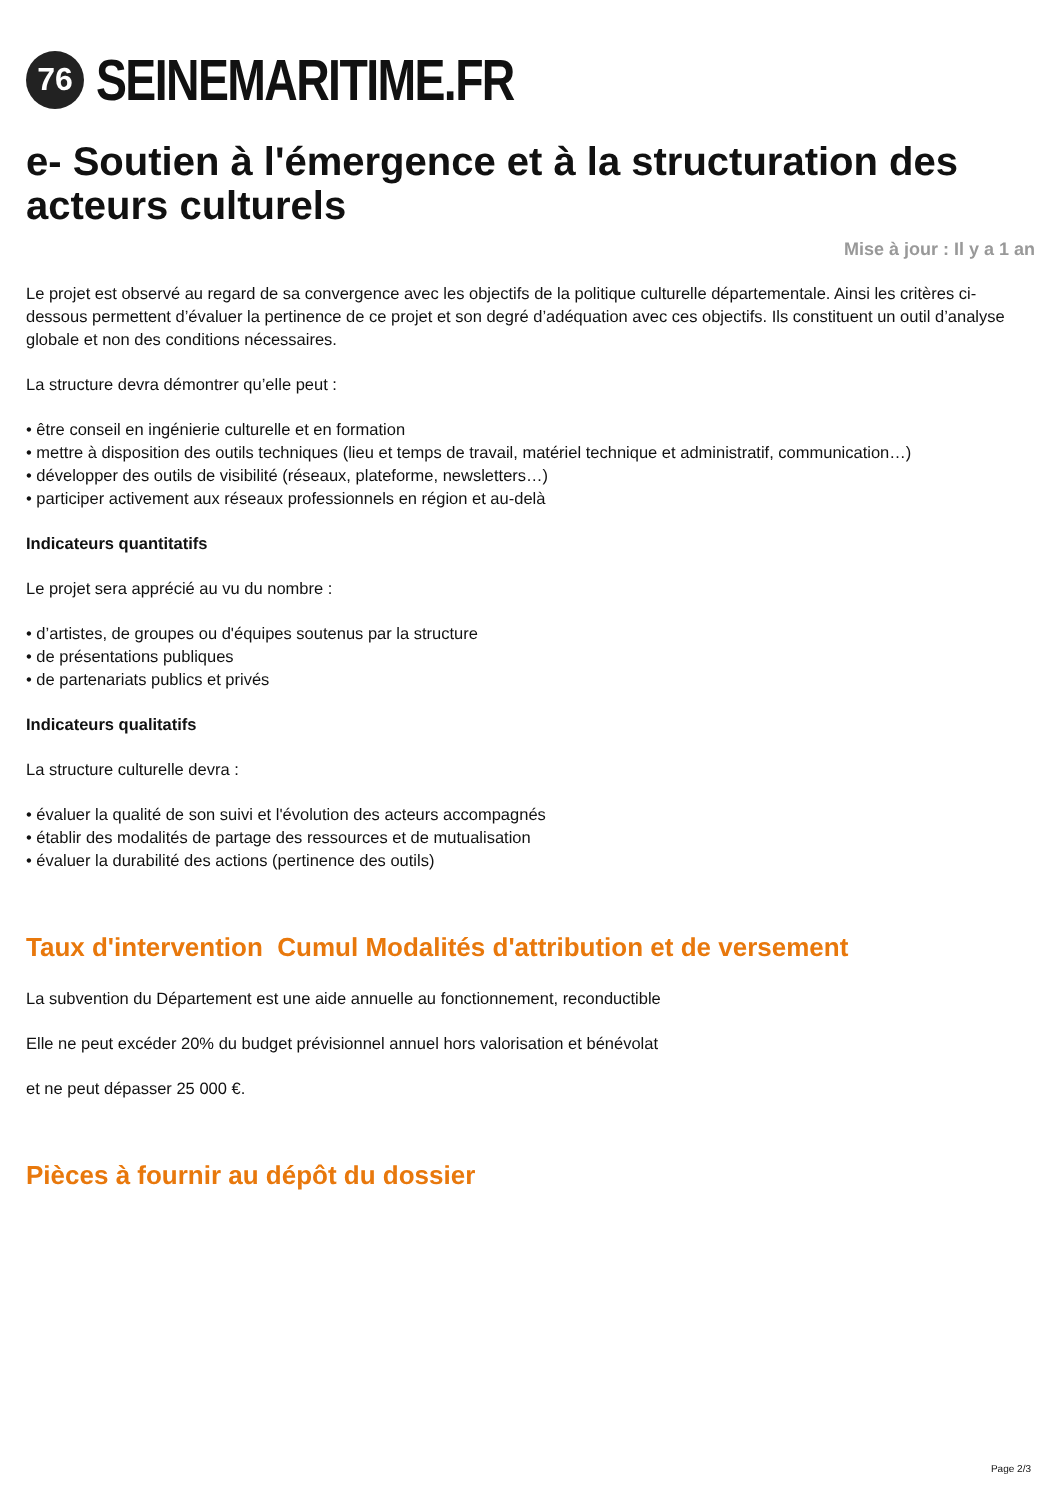76
SEINEMARITIME.FR
e- Soutien à l'émergence et à la structuration des acteurs culturels
Mise à jour : Il y a 1 an
Le projet est observé au regard de sa convergence avec les objectifs de la politique culturelle départementale. Ainsi les critères ci-dessous permettent d’évaluer la pertinence de ce projet et son degré d’adéquation avec ces objectifs. Ils constituent un outil d’analyse globale et non des conditions nécessaires.
La structure devra démontrer qu’elle peut :
• être conseil en ingénierie culturelle et en formation
• mettre à disposition des outils techniques (lieu et temps de travail, matériel technique et administratif, communication…)
• développer des outils de visibilité (réseaux, plateforme, newsletters…)
• participer activement aux réseaux professionnels en région et au-delà
Indicateurs quantitatifs
Le projet sera apprécié au vu du nombre :
• d’artistes, de groupes ou d'équipes soutenus par la structure
• de présentations publiques
• de partenariats publics et privés
Indicateurs qualitatifs
La structure culturelle devra :
• évaluer la qualité de son suivi et l'évolution des acteurs accompagnés
• établir des modalités de partage des ressources et de mutualisation
• évaluer la durabilité des actions (pertinence des outils)
Taux d'intervention Cumul Modalités d'attribution et de versement
La subvention du Département est une aide annuelle au fonctionnement, reconductible
Elle ne peut excéder 20% du budget prévisionnel annuel hors valorisation et bénévolat
et ne peut dépasser 25 000 €.
Pièces à fournir au dépôt du dossier
Page 2/3